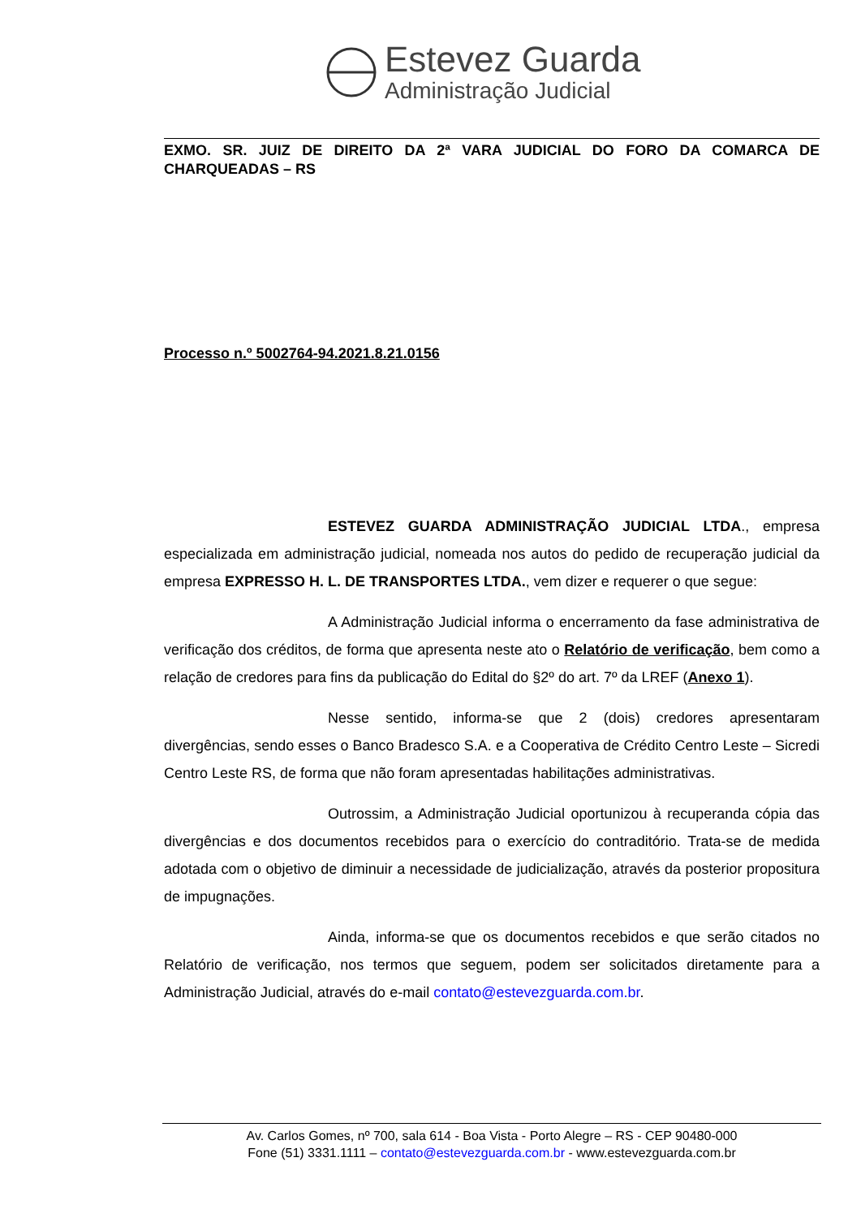Estevez Guarda
Administração Judicial
EXMO. SR. JUIZ DE DIREITO DA 2ª VARA JUDICIAL DO FORO DA COMARCA DE CHARQUEADAS – RS
Processo n.º 5002764-94.2021.8.21.0156
ESTEVEZ GUARDA ADMINISTRAÇÃO JUDICIAL LTDA., empresa especializada em administração judicial, nomeada nos autos do pedido de recuperação judicial da empresa EXPRESSO H. L. DE TRANSPORTES LTDA., vem dizer e requerer o que segue:
A Administração Judicial informa o encerramento da fase administrativa de verificação dos créditos, de forma que apresenta neste ato o Relatório de verificação, bem como a relação de credores para fins da publicação do Edital do §2º do art. 7º da LREF (Anexo 1).
Nesse sentido, informa-se que 2 (dois) credores apresentaram divergências, sendo esses o Banco Bradesco S.A. e a Cooperativa de Crédito Centro Leste – Sicredi Centro Leste RS, de forma que não foram apresentadas habilitações administrativas.
Outrossim, a Administração Judicial oportunizou à recuperanda cópia das divergências e dos documentos recebidos para o exercício do contraditório. Trata-se de medida adotada com o objetivo de diminuir a necessidade de judicialização, através da posterior propositura de impugnações.
Ainda, informa-se que os documentos recebidos e que serão citados no Relatório de verificação, nos termos que seguem, podem ser solicitados diretamente para a Administração Judicial, através do e-mail contato@estevezguarda.com.br.
Av. Carlos Gomes, nº 700, sala 614 - Boa Vista - Porto Alegre – RS - CEP 90480-000
Fone (51) 3331.1111 – contato@estevezguarda.com.br - www.estevezguarda.com.br